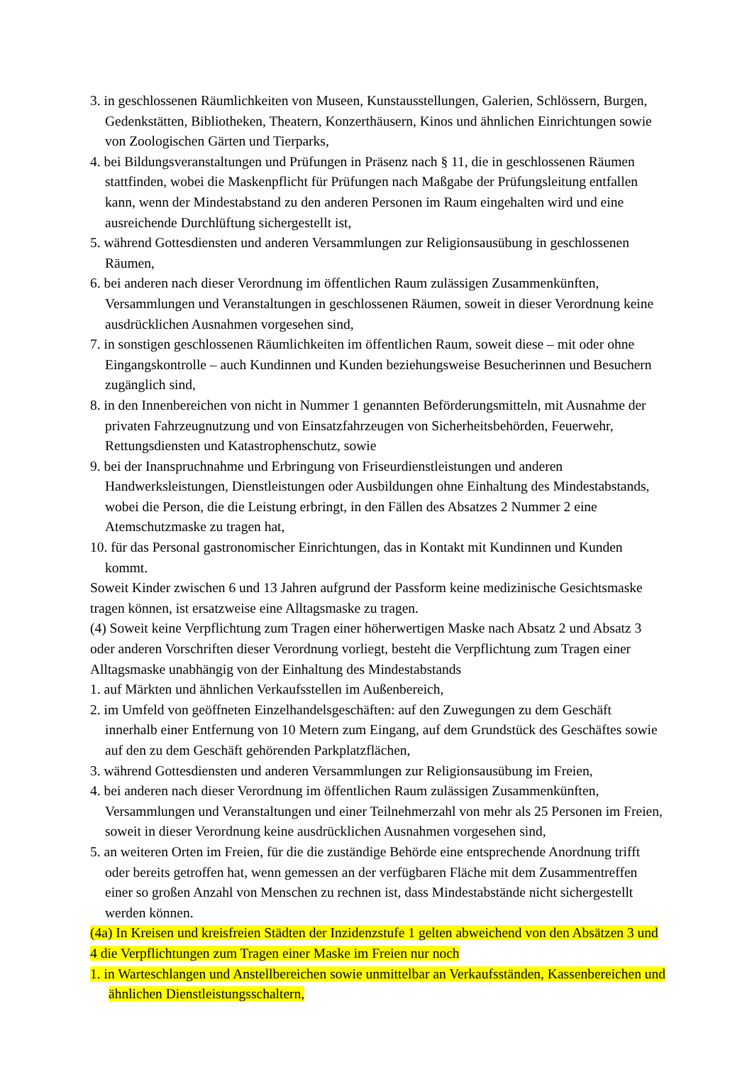3. in geschlossenen Räumlichkeiten von Museen, Kunstausstellungen, Galerien, Schlössern, Burgen, Gedenkstätten, Bibliotheken, Theatern, Konzerthäusern, Kinos und ähnlichen Einrichtungen sowie von Zoologischen Gärten und Tierparks,
4. bei Bildungsveranstaltungen und Prüfungen in Präsenz nach § 11, die in geschlossenen Räumen stattfinden, wobei die Maskenpflicht für Prüfungen nach Maßgabe der Prüfungsleitung entfallen kann, wenn der Mindestabstand zu den anderen Personen im Raum eingehalten wird und eine ausreichende Durchlüftung sichergestellt ist,
5. während Gottesdiensten und anderen Versammlungen zur Religionsausübung in geschlossenen Räumen,
6. bei anderen nach dieser Verordnung im öffentlichen Raum zulässigen Zusammenkünften, Versammlungen und Veranstaltungen in geschlossenen Räumen, soweit in dieser Verordnung keine ausdrücklichen Ausnahmen vorgesehen sind,
7. in sonstigen geschlossenen Räumlichkeiten im öffentlichen Raum, soweit diese – mit oder ohne Eingangskontrolle – auch Kundinnen und Kunden beziehungsweise Besucherinnen und Besuchern zugänglich sind,
8. in den Innenbereichen von nicht in Nummer 1 genannten Beförderungsmitteln, mit Ausnahme der privaten Fahrzeugnutzung und von Einsatzfahrzeugen von Sicherheitsbehörden, Feuerwehr, Rettungsdiensten und Katastrophenschutz, sowie
9. bei der Inanspruchnahme und Erbringung von Friseurdienstleistungen und anderen Handwerksleistungen, Dienstleistungen oder Ausbildungen ohne Einhaltung des Mindestabstands, wobei die Person, die die Leistung erbringt, in den Fällen des Absatzes 2 Nummer 2 eine Atemschutzmaske zu tragen hat,
10. für das Personal gastronomischer Einrichtungen, das in Kontakt mit Kundinnen und Kunden kommt.
Soweit Kinder zwischen 6 und 13 Jahren aufgrund der Passform keine medizinische Gesichtsmaske tragen können, ist ersatzweise eine Alltagsmaske zu tragen.
(4) Soweit keine Verpflichtung zum Tragen einer höherwertigen Maske nach Absatz 2 und Absatz 3 oder anderen Vorschriften dieser Verordnung vorliegt, besteht die Verpflichtung zum Tragen einer Alltagsmaske unabhängig von der Einhaltung des Mindestabstands
1. auf Märkten und ähnlichen Verkaufsstellen im Außenbereich,
2. im Umfeld von geöffneten Einzelhandelsgeschäften: auf den Zuwegungen zu dem Geschäft innerhalb einer Entfernung von 10 Metern zum Eingang, auf dem Grundstück des Geschäftes sowie auf den zu dem Geschäft gehörenden Parkplatzflächen,
3. während Gottesdiensten und anderen Versammlungen zur Religionsausübung im Freien,
4. bei anderen nach dieser Verordnung im öffentlichen Raum zulässigen Zusammenkünften, Versammlungen und Veranstaltungen und einer Teilnehmerzahl von mehr als 25 Personen im Freien, soweit in dieser Verordnung keine ausdrücklichen Ausnahmen vorgesehen sind,
5. an weiteren Orten im Freien, für die die zuständige Behörde eine entsprechende Anordnung trifft oder bereits getroffen hat, wenn gemessen an der verfügbaren Fläche mit dem Zusammentreffen einer so großen Anzahl von Menschen zu rechnen ist, dass Mindestabstände nicht sichergestellt werden können.
(4a) In Kreisen und kreisfreien Städten der Inzidenzstufe 1 gelten abweichend von den Absätzen 3 und 4 die Verpflichtungen zum Tragen einer Maske im Freien nur noch
1. in Warteschlangen und Anstellbereichen sowie unmittelbar an Verkaufsständen, Kassenbereichen und ähnlichen Dienstleistungsschaltern,